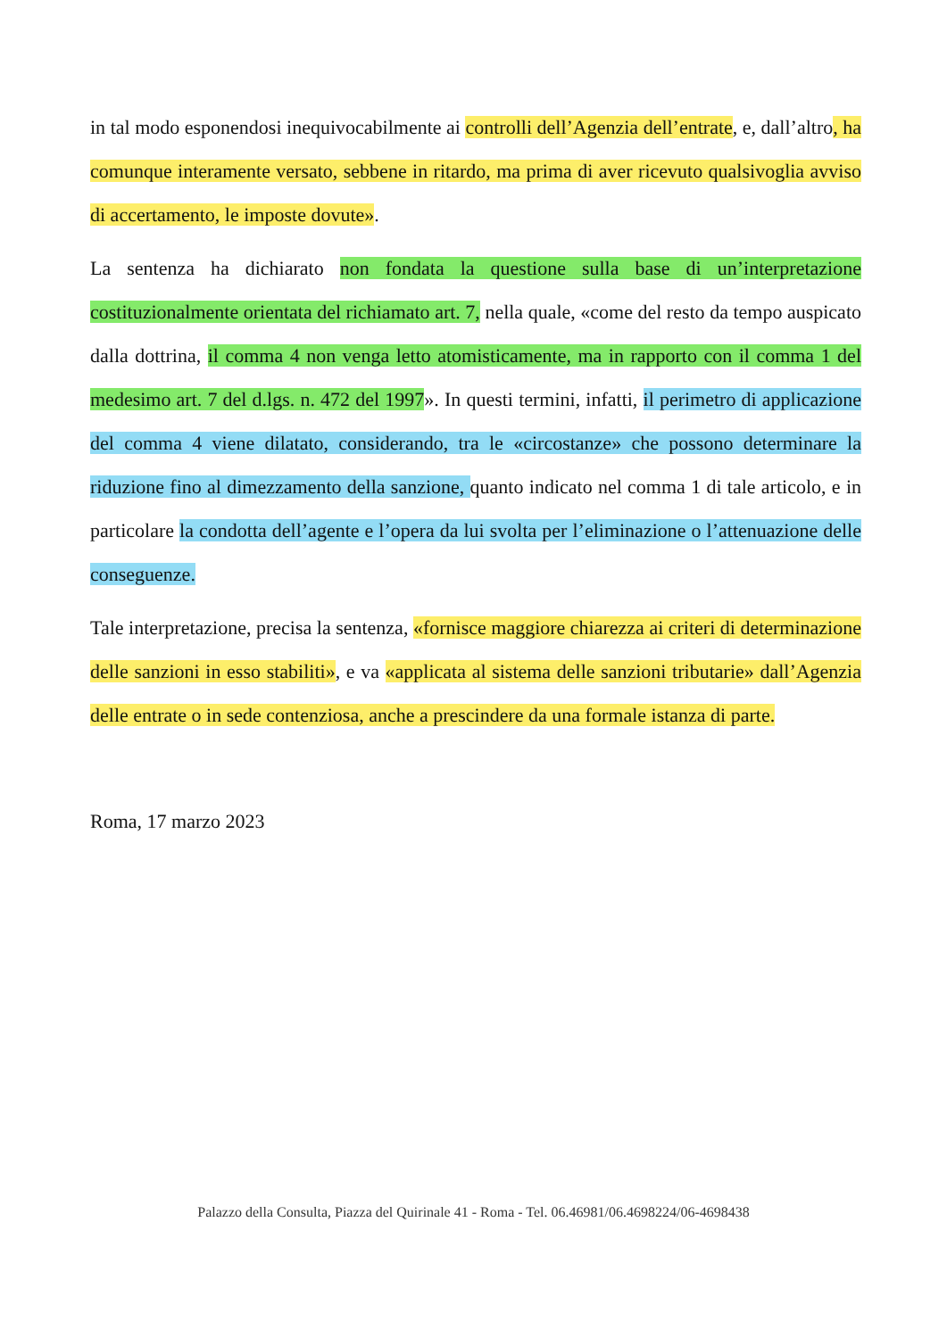in tal modo esponendosi inequivocabilmente ai controlli dell’Agenzia dell’entrate, e, dall’altro, ha comunque interamente versato, sebbene in ritardo, ma prima di aver ricevuto qualsivoglia avviso di accertamento, le imposte dovute».
La sentenza ha dichiarato non fondata la questione sulla base di un’interpretazione costituzionalmente orientata del richiamato art. 7, nella quale, «come del resto da tempo auspicato dalla dottrina, il comma 4 non venga letto atomisticamente, ma in rapporto con il comma 1 del medesimo art. 7 del d.lgs. n. 472 del 1997». In questi termini, infatti, il perimetro di applicazione del comma 4 viene dilatato, considerando, tra le «circostanze» che possono determinare la riduzione fino al dimezzamento della sanzione, quanto indicato nel comma 1 di tale articolo, e in particolare la condotta dell’agente e l’opera da lui svolta per l’eliminazione o l’attenuazione delle conseguenze.
Tale interpretazione, precisa la sentenza, «fornisce maggiore chiarezza ai criteri di determinazione delle sanzioni in esso stabiliti», e va «applicata al sistema delle sanzioni tributarie» dall’Agenzia delle entrate o in sede contenziosa, anche a prescindere da una formale istanza di parte.
Roma, 17 marzo 2023
Palazzo della Consulta, Piazza del Quirinale 41 - Roma - Tel. 06.46981/06.4698224/06-4698438